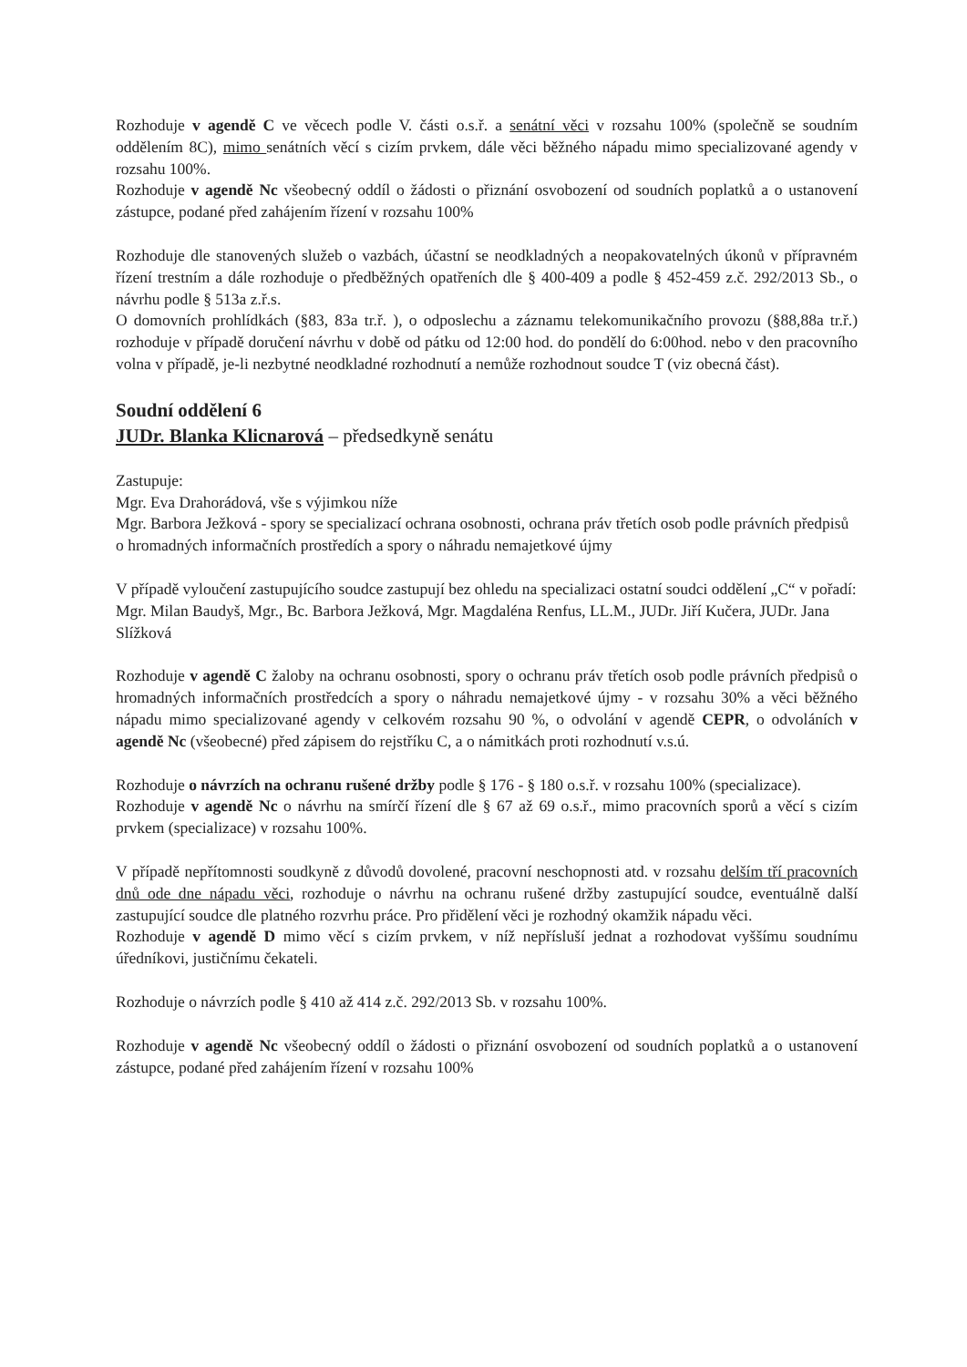Rozhoduje v agendě C ve věcech podle V. části o.s.ř. a senátní věci v rozsahu 100% (společně se soudním oddělením 8C), mimo senátních věcí s cizím prvkem, dále věci běžného nápadu mimo specializované agendy v rozsahu 100%.
Rozhoduje v agendě Nc všeobecný oddíl o žádosti o přiznání osvobození od soudních poplatků a o ustanovení zástupce, podané před zahájením řízení v rozsahu 100%
Rozhoduje dle stanovených služeb o vazbách, účastní se neodkladných a neopakovatelných úkonů v přípravném řízení trestním a dále rozhoduje o předběžných opatřeních dle § 400-409 a podle § 452-459 z.č. 292/2013 Sb., o návrhu podle § 513a z.ř.s.
O domovních prohlídkách (§83, 83a tr.ř. ), o odposlechu a záznamu telekomunikačního provozu (§88,88a tr.ř.) rozhoduje v případě doručení návrhu v době od pátku od 12:00 hod. do pondělí do 6:00hod. nebo v den pracovního volna v případě, je-li nezbytné neodkladné rozhodnutí a nemůže rozhodnout soudce T (viz obecná část).
Soudní oddělení 6
JUDr. Blanka Klicnarová – předsedkyně senátu
Zastupuje:
Mgr. Eva Drahorádová, vše s výjimkou níže
Mgr. Barbora Ježková - spory se specializací ochrana osobnosti, ochrana práv třetích osob podle právních předpisů o hromadných informačních prostředích a spory o náhradu nemajetkové újmy
V případě vyloučení zastupujícího soudce zastupují bez ohledu na specializaci ostatní soudci oddělení „C“ v pořadí: Mgr. Milan Baudyš, Mgr., Bc. Barbora Ježková, Mgr. Magdaléna Renfus, LL.M., JUDr. Jiří Kučera, JUDr. Jana Slížková
Rozhoduje v agendě C žaloby na ochranu osobnosti, spory o ochranu práv třetích osob podle právních předpisů o hromadných informačních prostředcích a spory o náhradu nemajetkové újmy - v rozsahu 30% a věci běžného nápadu mimo specializované agendy v celkovém rozsahu 90 %, o odvolání v agendě CEPR, o odvoláních v agendě Nc (všeobecné) před zápisem do rejstříku C, a o námitkách proti rozhodnutí v.s.ú.
Rozhoduje o návrzích na ochranu rušené držby podle § 176 - § 180 o.s.ř. v rozsahu 100% (specializace).
Rozhoduje v agendě Nc o návrhu na smírčí řízení dle § 67 až 69 o.s.ř., mimo pracovních sporů a věcí s cizím prvkem (specializace) v rozsahu 100%.
V případě nepřítomnosti soudkyně z důvodů dovolené, pracovní neschopnosti atd. v rozsahu delším tří pracovních dnů ode dne nápadu věci, rozhoduje o návrhu na ochranu rušené držby zastupující soudce, eventuálně další zastupující soudce dle platného rozvrhu práce. Pro přidělení věci je rozhodný okamžik nápadu věci.
Rozhoduje v agendě D mimo věcí s cizím prvkem, v níž nepřísluší jednat a rozhodovat vyššímu soudnímu úředníkovi, justičnímu čekateli.
Rozhoduje o návrzích podle § 410 až 414 z.č. 292/2013 Sb. v rozsahu 100%.
Rozhoduje v agendě Nc všeobecný oddíl o žádosti o přiznání osvobození od soudních poplatků a o ustanovení zástupce, podané před zahájením řízení v rozsahu 100%